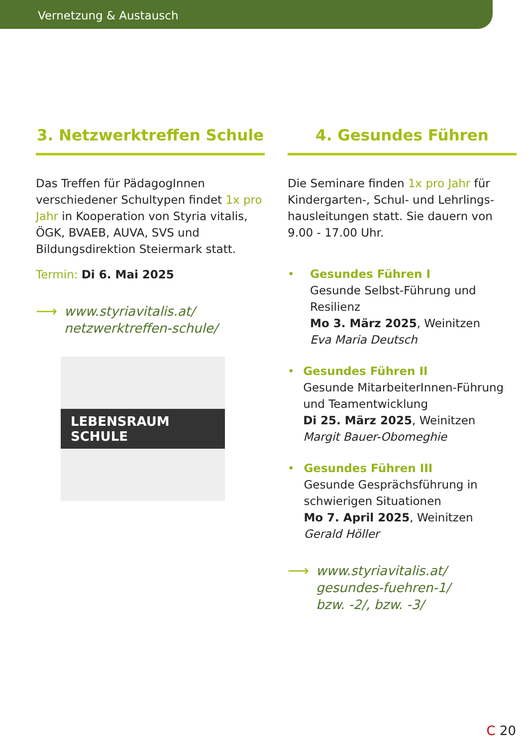Vernetzung & Austausch
3. Netzwerktreffen Schule
Das Treffen für PädagogInnen verschiedener Schultypen findet 1x pro Jahr in Kooperation von Styria vitalis, ÖGK, BVAEB, AUVA, SVS und Bildungsdirektion Steiermark statt.
Termin: Di 6. Mai 2025
⟶
www.styriavitalis.at/
netzwerktreffen-schule/
LEBENSRAUM SCHULE
4. Gesundes Führen
Die Seminare finden 1x pro Jahr für Kindergarten-, Schul- und Lehrlings­hausleitungen statt. Sie dauern von 9.00 - 17.00 Uhr.
• Gesundes Führen I
Gesunde Selbst-Führung und Resilienz
Mo 3. März 2025, Weinitzen
Eva Maria Deutsch
• Gesundes Führen II
Gesunde MitarbeiterInnen-Führung und Teamentwicklung
Di 25. März 2025, Weinitzen
Margit Bauer-Obomeghie
• Gesundes Führen III
Gesunde Gesprächsführung in schwierigen Situationen
Mo 7. April 2025, Weinitzen
Gerald Höller
⟶
www.styriavitalis.at/
gesundes-fuehren-1/
bzw. -2/, bzw. -3/
C 20